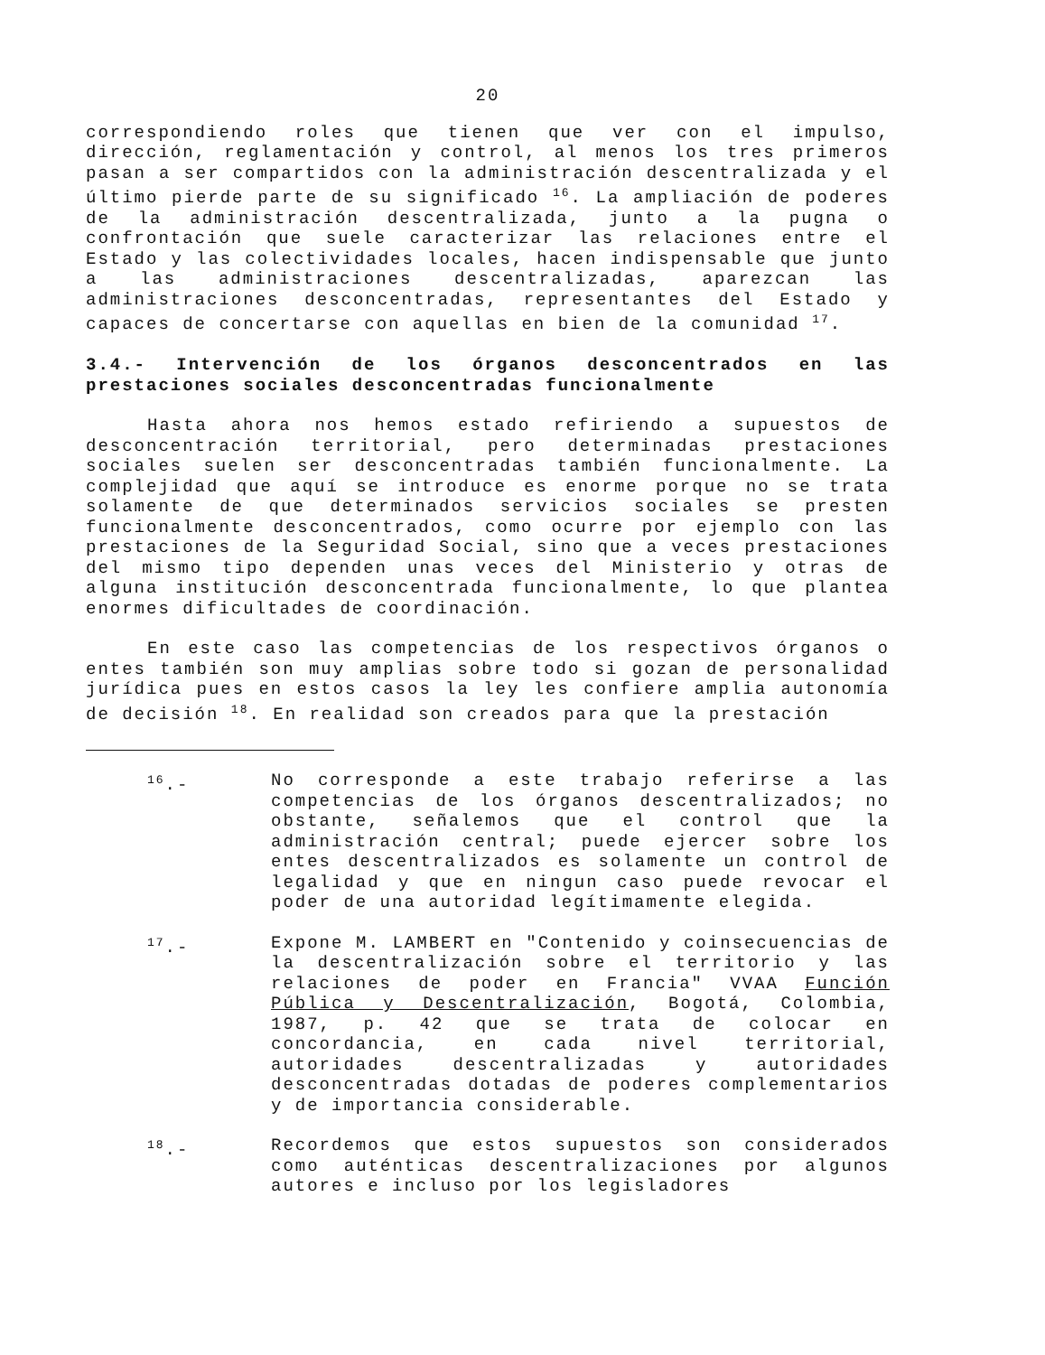20
correspondiendo roles que tienen que ver con el impulso, dirección, reglamentación y control, al menos los tres primeros pasan a ser compartidos con la administración descentralizada y el último pierde parte de su significado <sup>16</sup>. La ampliación de poderes de la administración descentralizada, junto a la pugna o confrontación que suele caracterizar las relaciones entre el Estado y las colectividades locales, hacen indispensable que junto a las administraciones descentralizadas, aparezcan las administraciones desconcentradas, representantes del Estado y capaces de concertarse con aquellas en bien de la comunidad <sup>17</sup>.
3.4.- Intervención de los órganos desconcentrados en las prestaciones sociales desconcentradas funcionalmente
Hasta ahora nos hemos estado refiriendo a supuestos de desconcentración territorial, pero determinadas prestaciones sociales suelen ser desconcentradas también funcionalmente. La complejidad que aquí se introduce es enorme porque no se trata solamente de que determinados servicios sociales se presten funcionalmente desconcentrados, como ocurre por ejemplo con las prestaciones de la Seguridad Social, sino que a veces prestaciones del mismo tipo dependen unas veces del Ministerio y otras de alguna institución desconcentrada funcionalmente, lo que plantea enormes dificultades de coordinación.
En este caso las competencias de los respectivos órganos o entes también son muy amplias sobre todo si gozan de personalidad jurídica pues en estos casos la ley les confiere amplia autonomía de decisión <sup>18</sup>. En realidad son creados para que la prestación
<sup>16</sup>.- No corresponde a este trabajo referirse a las competencias de los órganos descentralizados; no obstante, señalemos que el control que la administración central; puede ejercer sobre los entes descentralizados es solamente un control de legalidad y que en ningun caso puede revocar el poder de una autoridad legítimamente elegida.
<sup>17</sup>.- Expone M. LAMBERT en "Contenido y coinsecuencias de la descentralización sobre el territorio y las relaciones de poder en Francia" VVAA Función Pública y Descentralización, Bogotá, Colombia, 1987, p. 42 que se trata de colocar en concordancia, en cada nivel territorial, autoridades descentralizadas y autoridades desconcentradas dotadas de poderes complementarios y de importancia considerable.
<sup>18</sup>.- Recordemos que estos supuestos son considerados como auténticas descentralizaciones por algunos autores e incluso por los legisladores